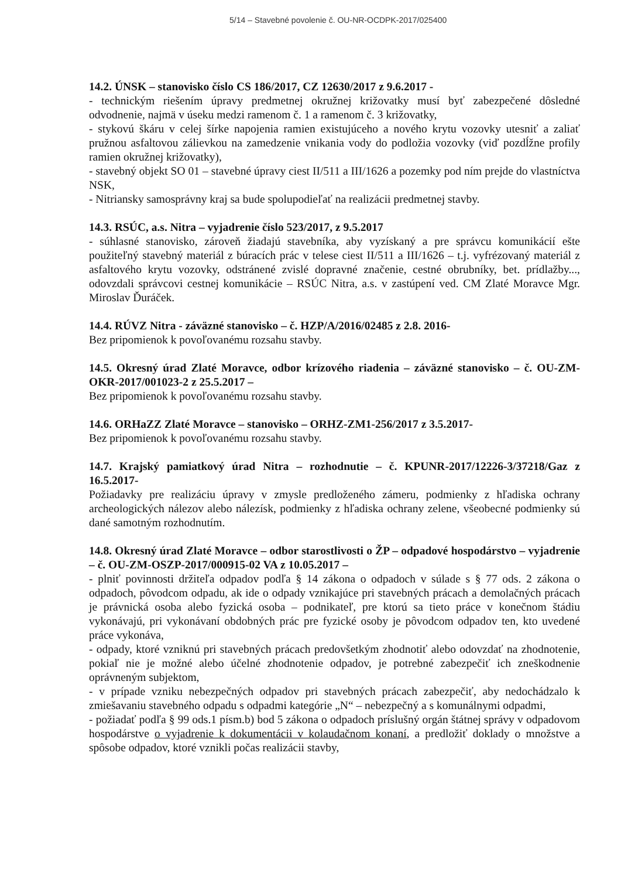5/14 – Stavebné povolenie č. OU-NR-OCDPK-2017/025400
14.2. ÚNSK – stanovisko číslo CS 186/2017, CZ 12630/2017 z 9.6.2017 -
- technickým riešením úpravy predmetnej okružnej križovatky musí byť zabezpečené dôsledné odvodnenie, najmä v úseku medzi ramenom č. 1 a ramenom č. 3 križovatky,
- stykovú škáru v celej šírke napojenia ramien existujúceho a nového krytu vozovky utesniť a zaliať pružnou asfaltovou zálievkou na zamedzenie vnikania vody do podložia vozovky (viď pozdĺžne profily ramien okružnej križovatky),
- stavebný objekt SO 01 – stavebné úpravy ciest II/511 a III/1626 a pozemky pod ním prejde do vlastníctva NSK,
- Nitriansky samosprávny kraj sa bude spolupodieľať na realizácii predmetnej stavby.
14.3. RSÚC, a.s. Nitra – vyjadrenie číslo 523/2017, z 9.5.2017
- súhlasné stanovisko, zároveň žiadajú stavebníka, aby vyzískaný a pre správcu komunikácií ešte použiteľný stavebný materiál z búracích prác v telese ciest II/511 a III/1626 – t.j. vyfrézovaný materiál z asfaltového krytu vozovky, odstránené zvislé dopravné značenie, cestné obrubníky, bet. prídlažby..., odovzdali správcovi cestnej komunikácie – RSÚC Nitra, a.s. v zastúpení ved. CM Zlaté Moravce Mgr. Miroslav Ďuráček.
14.4. RÚVZ Nitra - záväzné stanovisko – č. HZP/A/2016/02485 z 2.8. 2016-
Bez pripomienok k povoľovanému rozsahu stavby.
14.5. Okresný úrad Zlaté Moravce, odbor krízového riadenia – záväzné stanovisko – č. OU-ZM-OKR-2017/001023-2 z 25.5.2017 –
Bez pripomienok k povoľovanému rozsahu stavby.
14.6. ORHaZZ Zlaté Moravce – stanovisko – ORHZ-ZM1-256/2017 z 3.5.2017-
Bez pripomienok k povoľovanému rozsahu stavby.
14.7. Krajský pamiatkový úrad Nitra – rozhodnutie – č. KPUNR-2017/12226-3/37218/Gaz z 16.5.2017-
Požiadavky pre realizáciu úpravy v zmysle predloženého zámeru, podmienky z hľadiska ochrany archeologických nálezov alebo nálezísk, podmienky z hľadiska ochrany zelene, všeobecné podmienky sú dané samotným rozhodnutím.
14.8. Okresný úrad Zlaté Moravce – odbor starostlivosti o ŽP – odpadové hospodárstvo – vyjadrenie – č. OU-ZM-OSZP-2017/000915-02 VA z 10.05.2017 –
- plniť povinnosti držiteľa odpadov podľa § 14 zákona o odpadoch v súlade s § 77 ods. 2 zákona o odpadoch, pôvodcom odpadu, ak ide o odpady vznikajúce pri stavebných prácach a demolačných prácach je právnická osoba alebo fyzická osoba – podnikateľ, pre ktorú sa tieto práce v konečnom štádiu vykonávajú, pri vykonávaní obdobných prác pre fyzické osoby je pôvodcom odpadov ten, kto uvedené práce vykonáva,
- odpady, ktoré vzniknú pri stavebných prácach predovšetkým zhodnotiť alebo odovzdať na zhodnotenie, pokiaľ nie je možné alebo účelné zhodnotenie odpadov, je potrebné zabezpečiť ich zneškodnenie oprávneným subjektom,
- v prípade vzniku nebezpečných odpadov pri stavebných prácach zabezpečiť, aby nedochádzalo k zmiešavaniu stavebného odpadu s odpadmi kategórie „N“ – nebezpečný a s komunálnymi odpadmi,
- požiadať podľa § 99 ods.1 písm.b) bod 5 zákona o odpadoch príslušný orgán štátnej správy v odpadovom hospodárstve o vyjadrenie k dokumentácii v kolaudačnom konaní, a predložiť doklady o množstve a spôsobe odpadov, ktoré vznikli počas realizácii stavby,